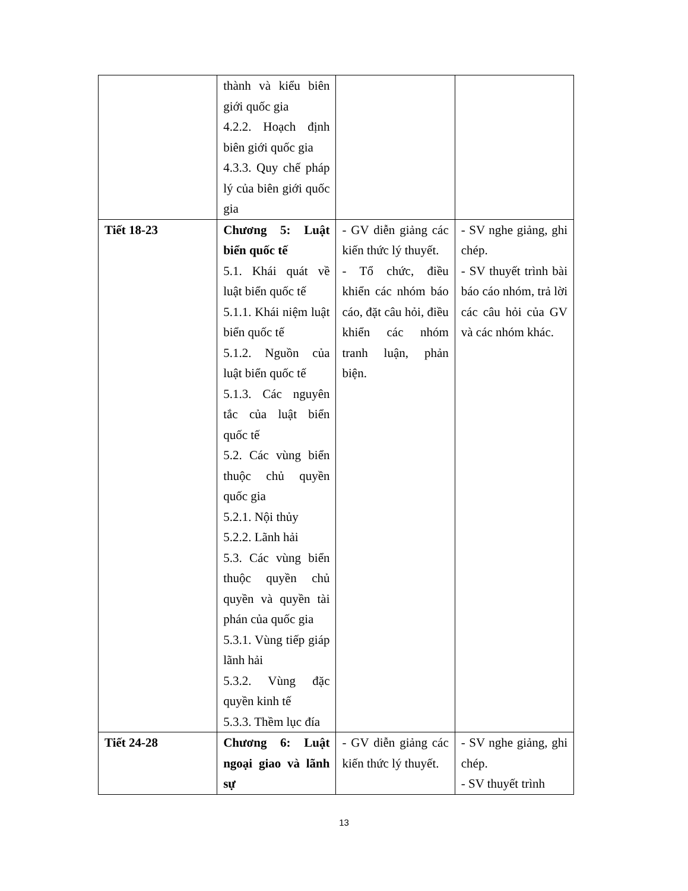| | thành và kiểu biên giới quốc gia 4.2.2. Hoạch định biên giới quốc gia 4.3.3. Quy chế pháp lý của biên giới quốc gia | | |
| Tiết 18-23 | Chương 5: Luật biển quốc tế 5.1. Khái quát về luật biển quốc tế 5.1.1. Khái niệm luật biển quốc tế 5.1.2. Nguồn của luật biển quốc tế 5.1.3. Các nguyên tắc của luật biển quốc tế 5.2. Các vùng biển thuộc chủ quyền quốc gia 5.2.1. Nội thủy 5.2.2. Lãnh hải 5.3. Các vùng biển thuộc quyền chủ quyền và quyền tài phán của quốc gia 5.3.1. Vùng tiếp giáp lãnh hải 5.3.2. Vùng đặc quyền kinh tế 5.3.3. Thềm lục đía | - GV diễn giảng các kiến thức lý thuyết. - Tổ chức, điều khiển các nhóm báo cáo, đặt câu hỏi, điều khiển các nhóm tranh luận, phản biện. | - SV nghe giảng, ghi chép. - SV thuyết trình bài báo cáo nhóm, trả lời các câu hỏi của GV và các nhóm khác. |
| Tiết 24-28 | Chương 6: Luật ngoại giao và lãnh sự | - GV diễn giảng các kiến thức lý thuyết. | - SV nghe giảng, ghi chép. - SV thuyết trình |
13